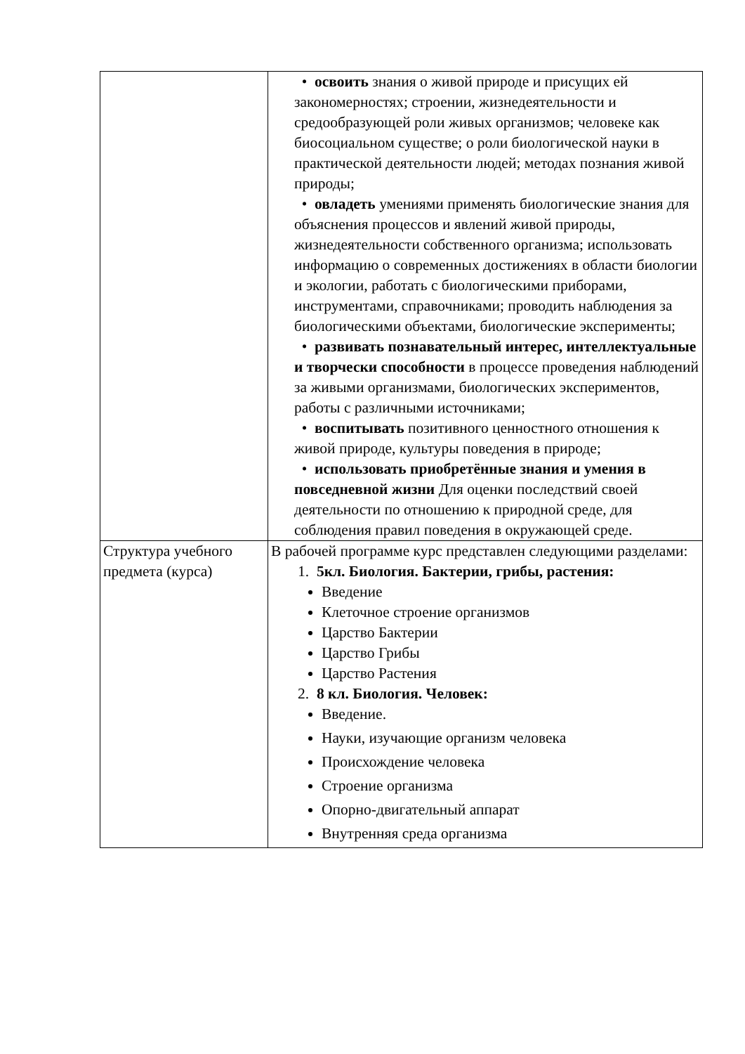| | • освоить знания о живой природе и присущих ей закономерностях; строении, жизнедеятельности и средообразующей роли живых организмов; человеке как биосоциальном существе; о роли биологической науки в практической деятельности людей; методах познания живой природы; • овладеть умениями применять биологические знания для объяснения процессов и явлений живой природы, жизнедеятельности собственного организма; использовать информацию о современных достижениях в области биологии и экологии, работать с биологическими приборами, инструментами, справочниками; проводить наблюдения за биологическими объектами, биологические эксперименты; • развивать познавательный интерес, интеллектуальные и творчески способности в процессе проведения наблюдений за живыми организмами, биологических экспериментов, работы с различными источниками; • воспитывать позитивного ценностного отношения к живой природе, культуры поведения в природе; • использовать приобретённые знания и умения в повседневной жизни Для оценки последствий своей деятельности по отношению к природной среде, для соблюдения правил поведения в окружающей среде. |
| Структура учебного предмета (курса) | В рабочей программе курс представлен следующими разделами: 1. 5кл. Биология. Бактерии, грибы, растения: Введение Клеточное строение организмов Царство Бактерии Царство Грибы Царство Растения 2. 8 кл. Биология. Человек: Введение. Науки, изучающие организм человека Происхождение человека Строение организма Опорно-двигательный аппарат Внутренняя среда организма |